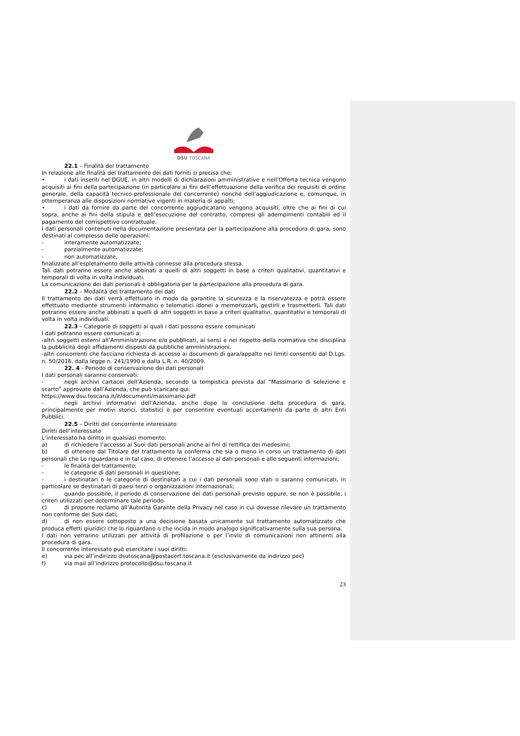DSU TOSCANA
22.1 – Finalità del trattamento
In relazione alle finalità del trattamento dei dati forniti si precisa che:
• i dati inseriti nel DGUE, in altri modelli di dichiarazioni amministrative e nell’Offerta tecnica vengono acquisiti ai fini della partecipazione (in particolare ai fini dell’effettuazione della verifica dei requisiti di ordine generale, della capacità tecnico-professionale del concorrente) nonché dell’aggiudicazione e, comunque, in ottemperanza alle disposizioni normative vigenti in materia di appalti;
• i dati da fornire da parte del concorrente aggiudicatario vengono acquisiti, oltre che ai fini di cui sopra, anche ai fini della stipula e dell’esecuzione del contratto, compresi gli adempimenti contabili ed il pagamento del corrispettivo contrattuale.
I dati personali contenuti nella documentazione presentata per la partecipazione alla procedura di gara, sono destinati al complesso delle operazioni:
- interamente automatizzate;
- parzialmente automatizzate;
- non automatizzate,
finalizzate all’espletamento delle attività connesse alla procedura stessa.
Tali dati potranno essere anche abbinati a quelli di altri soggetti in base a criteri qualitativi, quantitativi e temporali di volta in volta individuati.
La comunicazione dei dati personali è obbligatoria per la partecipazione alla procedura di gara.
22.2 – Modalità del trattamento dei dati
Il trattamento dei dati verrà effettuato in modo da garantire la sicurezza e la riservatezza e potrà essere effettuato mediante strumenti informatici e telematici idonei a memorizzarli, gestirli e trasmetterli. Tali dati potranno essere anche abbinati a quelli di altri soggetti in base a criteri qualitativi, quantitativi e temporali di volta in volta individuati.
22.3 – Categorie di soggetti ai quali i dati possono essere comunicati
I dati potranno essere comunicati a:
-altri soggetti esterni all’Amministrazione e/o pubblicati, ai sensi e nel rispetto della normativa che disciplina la pubblicità degli affidamenti disposti da pubbliche amministrazioni.
-altri concorrenti che facciano richiesta di accesso ai documenti di gara/appalto nei limiti consentiti dal D.Lgs. n. 50/2016, dalla legge n. 241/1990 e dalla L.R. n. 40/2009.
22. 4 - Periodo di conservazione dei dati personali
I dati personali saranno conservati:
- negli archivi cartacei dell’Azienda, secondo la tempistica prevista dal “Massimario di selezione e scarto” approvato dall’Azienda, che può scaricare qui:
https://www.dsu.toscana.it/it/documenti/massimario.pdf
- negli archivi informativi dell’Azienda, anche dopo la conclusione della procedura di gara, principalmente per motivi storici, statistici e per consentire eventuali accertamenti da parte di altri Enti Pubblici.
22.5 – Diritti del concorrente interessato
Diritti dell’interessato
L’interessato ha diritto in qualsiasi momento:
a) di richiedere l’accesso ai Suoi dati personali anche ai fini di rettifica dei medesimi;
b) di ottenere dal Titolare del trattamento la conferma che sia o meno in corso un trattamento di dati personali che Lo riguardano e in tal caso, di ottenere l’accesso ai dati personali e alle seguenti informazioni;
- le finalità del trattamento;
- le categorie di dati personali in questione;
- i destinatari o le categorie di destinatari a cui i dati personali sono stati o saranno comunicati, in particolare se destinatari di paesi terzi o organizzazioni internazionali;
- quando possibile, il periodo di conservazione dei dati personali previsto oppure, se non è possibile, i criteri utilizzati per determinare tale periodo.
c) di proporre reclamo all’Autorità Garante della Privacy nel caso in cui dovesse rilevare un trattamento non conforme dei Suoi dati;
d) di non essere sottoposto a una decisione basata unicamente sul trattamento automatizzato che produca effetti giuridici che lo riguardano o che incida in modo analogo significativamente sulla sua persona.
I dati non verranno utilizzati per attività di profilazione o per l’invio di comunicazioni non attinenti alla procedura di gara.
Il concorrente interessato può esercitare i suoi diritti:
e) via pec all’indirizzo dsutoscana@postacert.toscana.it (esclusivamente da indirizzo pec)
f) via mail all’indirizzo protocollo@dsu.toscana.it
23